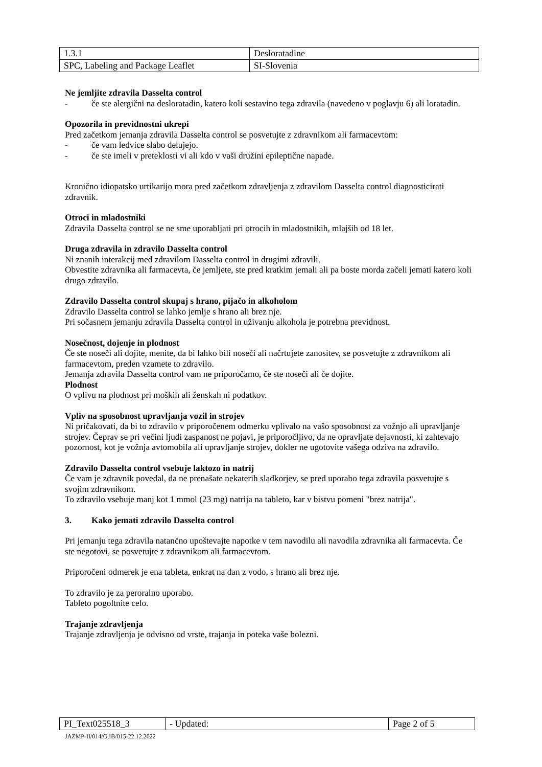| 1.3.1 | Desloratadine |
| SPC, Labeling and Package Leaflet | SI-Slovenia |
Ne jemljite zdravila Dasselta control
- če ste alergični na desloratadin, katero koli sestavino tega zdravila (navedeno v poglavju 6) ali loratadin.
Opozorila in previdnostni ukrepi
Pred začetkom jemanja zdravila Dasselta control se posvetujte z zdravnikom ali farmacevtom:
- če vam ledvice slabo delujejo.
- če ste imeli v preteklosti vi ali kdo v vaši družini epileptične napade.
Kronično idiopatsko urtikarijo mora pred začetkom zdravljenja z zdravilom Dasselta control diagnosticirati zdravnik.
Otroci in mladostniki
Zdravila Dasselta control se ne sme uporabljati pri otrocih in mladostnikih, mlajših od 18 let.
Druga zdravila in zdravilo Dasselta control
Ni znanih interakcij med zdravilom Dasselta control in drugimi zdravili.
Obvestite zdravnika ali farmacevta, če jemljete, ste pred kratkim jemali ali pa boste morda začeli jemati katero koli drugo zdravilo.
Zdravilo Dasselta control skupaj s hrano, pijačo in alkoholom
Zdravilo Dasselta control se lahko jemlje s hrano ali brez nje.
Pri sočasnem jemanju zdravila Dasselta control in uživanju alkohola je potrebna previdnost.
Nosečnost, dojenje in plodnost
Če ste noseči ali dojite, menite, da bi lahko bili noseči ali načrtujete zanositev, se posvetujte z zdravnikom ali farmacevtom, preden vzamete to zdravilo.
Jemanja zdravila Dasselta control vam ne priporočamo, če ste noseči ali če dojite.
Plodnost
O vplivu na plodnost pri moških ali ženskah ni podatkov.
Vpliv na sposobnost upravljanja vozil in strojev
Ni pričakovati, da bi to zdravilo v priporočenem odmerku vplivalo na vašo sposobnost za vožnjo ali upravljanje strojev. Čeprav se pri večini ljudi zaspanost ne pojavi, je priporočljivo, da ne opravljate dejavnosti, ki zahtevajo pozornost, kot je vožnja avtomobila ali upravljanje strojev, dokler ne ugotovite vašega odziva na zdravilo.
Zdravilo Dasselta control vsebuje laktozo in natrij
Če vam je zdravnik povedal, da ne prenašate nekaterih sladkorjev, se pred uporabo tega zdravila posvetujte s svojim zdravnikom.
To zdravilo vsebuje manj kot 1 mmol (23 mg) natrija na tableto, kar v bistvu pomeni "brez natrija".
3. Kako jemati zdravilo Dasselta control
Pri jemanju tega zdravila natančno upoštevajte napotke v tem navodilu ali navodila zdravnika ali farmacevta. Če ste negotovi, se posvetujte z zdravnikom ali farmacevtom.
Priporočeni odmerek je ena tableta, enkrat na dan z vodo, s hrano ali brez nje.
To zdravilo je za peroralno uporabo.
Tableto pogoltnite celo.
Trajanje zdravljenja
Trajanje zdravljenja je odvisno od vrste, trajanja in poteka vaše bolezni.
| PI_Text025518_3 | - Updated: | Page 2 of 5 |
JAZMP-II/014/G,IB/015-22.12.2022